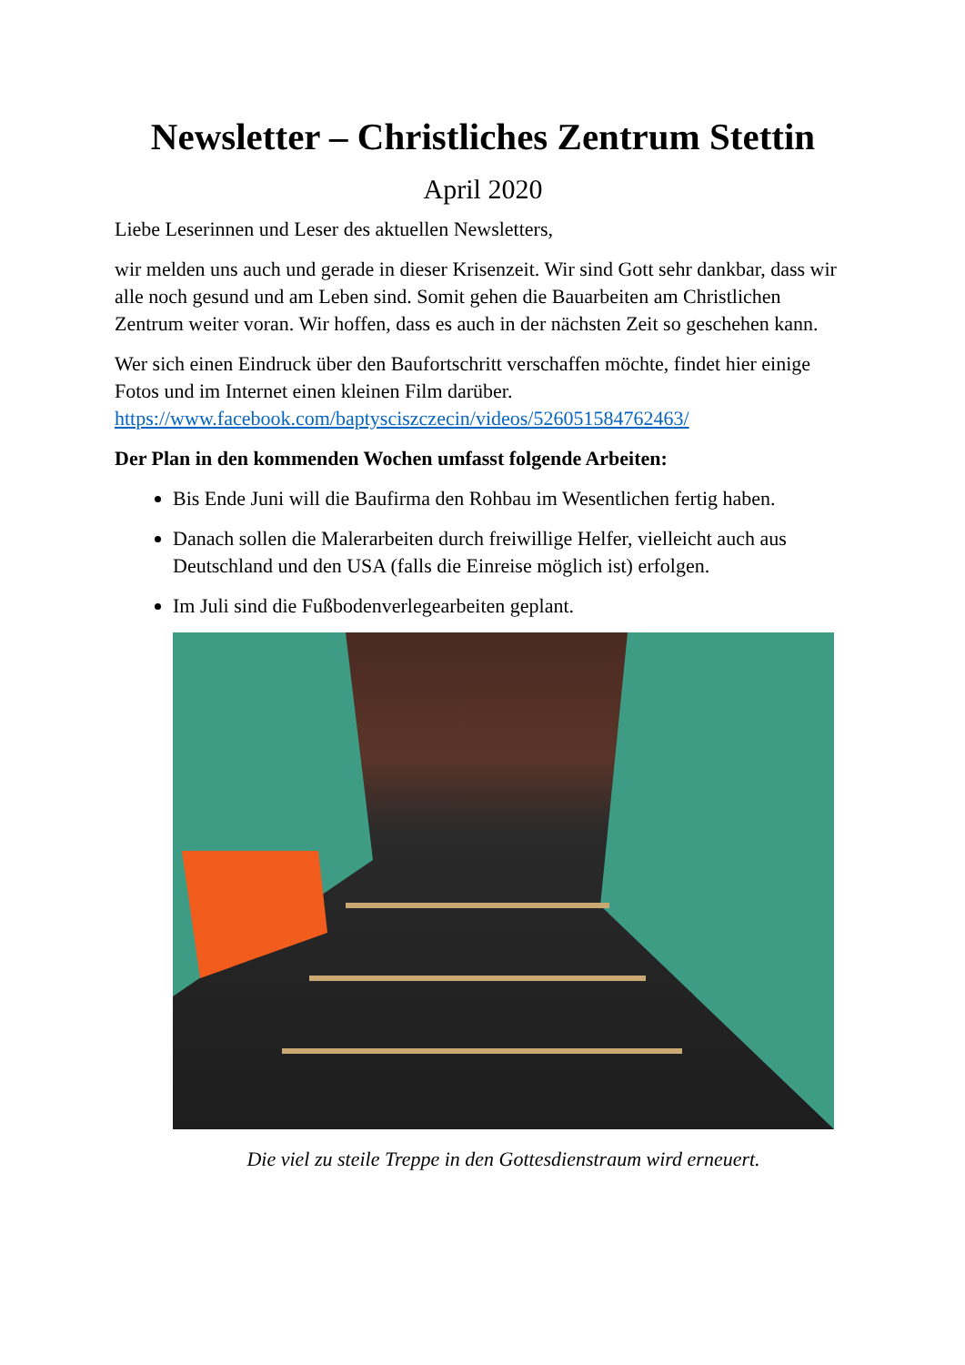Newsletter – Christliches Zentrum Stettin
April 2020
Liebe Leserinnen und Leser des aktuellen Newsletters,
wir melden uns auch und gerade in dieser Krisenzeit. Wir sind Gott sehr dankbar, dass wir alle noch gesund und am Leben sind. Somit gehen die Bauarbeiten am Christlichen Zentrum weiter voran. Wir hoffen, dass es auch in der nächsten Zeit so geschehen kann.
Wer sich einen Eindruck über den Baufortschritt verschaffen möchte, findet hier einige Fotos und im Internet einen kleinen Film darüber. https://www.facebook.com/baptysciszczecin/videos/526051584762463/
Der Plan in den kommenden Wochen umfasst folgende Arbeiten:
Bis Ende Juni will die Baufirma den Rohbau im Wesentlichen fertig haben.
Danach sollen die Malerarbeiten durch freiwillige Helfer, vielleicht auch aus Deutschland und den USA (falls die Einreise möglich ist) erfolgen.
Im Juli sind die Fußbodenverlegearbeiten geplant.
Die viel zu steile Treppe in den Gottesdienstraum wird erneuert.